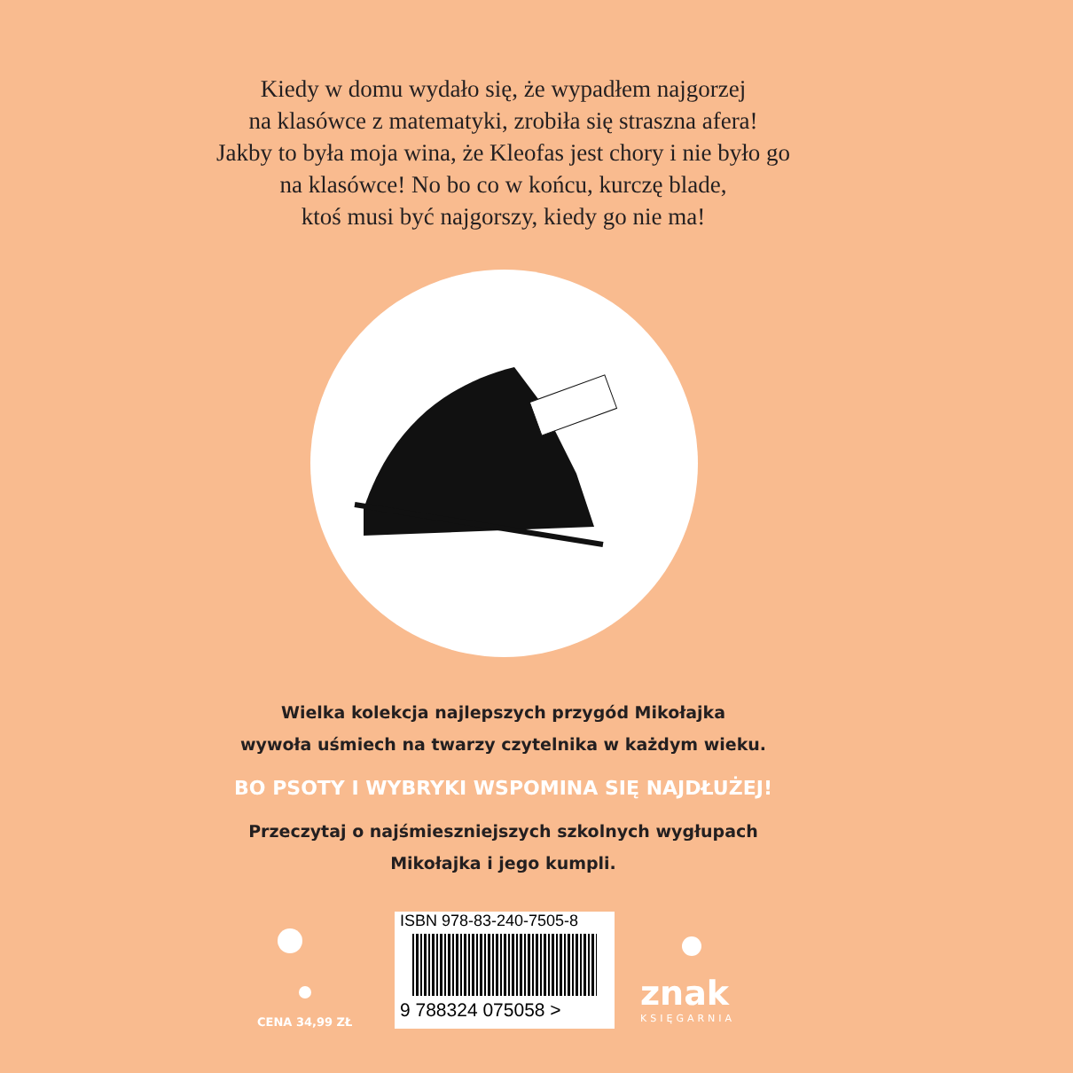Kiedy w domu wydało się, że wypadłem najgorzej
na klasówce z matematyki, zrobiła się straszna afera!
Jakby to była moja wina, że Kleofas jest chory i nie było go
na klasówce! No bo co w końcu, kurczę blade,
ktoś musi być najgorszy, kiedy go nie ma!
Wielka kolekcja najlepszych przygód Mikołajka
wywoła uśmiech na twarzy czytelnika w każdym wieku.
BO PSOTY I WYBRYKI WSPOMINA SIĘ NAJDŁUŻEJ!
Przeczytaj o najśmieszniejszych szkolnych wygłupach
Mikołajka i jego kumpli.
CENA 34,99 ZŁ
ISBN 978-83-240-7505-8
9 788324 075058 >
znak
KSIĘGARNIA